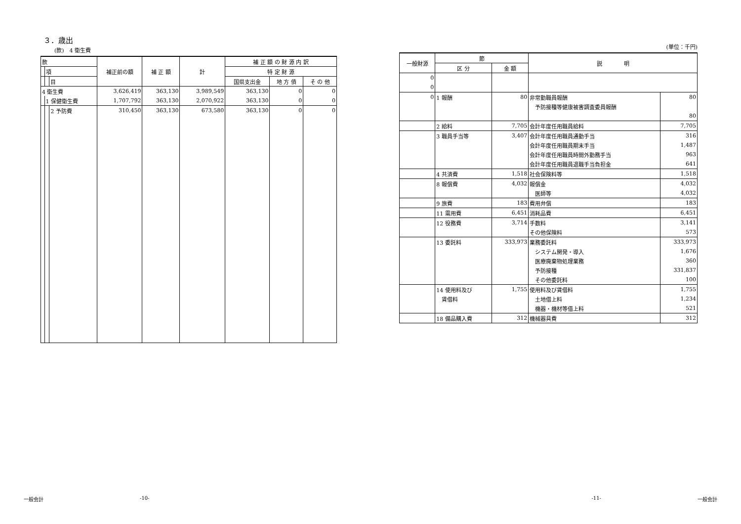３．歳出
(款)　4 衛生費
| 款 | | | 補正前の額 | 補 正 額 | 計 | 補 正 額 の 財 源 内 訳 | | |
| --- | --- | --- | --- | --- | --- | --- | --- | --- |
| | 項 | | | | | 特 定 財 源 | | |
| | | 目 | | | | 国県支出金 | 地 方 債 | そ の 他 |
| 4 衛生費 | | | 3,626,419 | 363,130 | 3,989,549 | 363,130 | 0 | 0 |
| | 1 保健衛生費 | | 1,707,792 | 363,130 | 2,070,922 | 363,130 | 0 | 0 |
| | | 2 予防費 | 310,450 | 363,130 | 673,580 | 363,130 | 0 | 0 |
(単位：千円)
| 一般財源 | 節 | | 説 明 | |
| --- | --- | --- | --- | --- |
| | 区 分 | 金 額 | | |
| 0 | | | | |
| 0 | | | | |
| 0 | 1 報酬 | 80 | 非常勤職員報酬 | 80 |
| | | | 予防接種等健康被害調査委員報酬 | |
| | | | | 80 |
| | 2 給料 | 7,705 | 会計年度任用職員給料 | 7,705 |
| | 3 職員手当等 | 3,407 | 会計年度任用職員通勤手当 | 316 |
| | | | 会計年度任用職員期末手当 | 1,487 |
| | | | 会計年度任用職員時間外勤務手当 | 963 |
| | | | 会計年度任用職員退職手当負担金 | 641 |
| | 4 共済費 | 1,518 | 社会保険料等 | 1,518 |
| | 8 報償費 | 4,032 | 報償金 | 4,032 |
| | | | 医師等 | 4,032 |
| | 9 旅費 | 183 | 費用弁償 | 183 |
| | 11 需用費 | 6,451 | 消耗品費 | 6,451 |
| | 12 役務費 | 3,714 | 手数料 | 3,141 |
| | | | その他保険料 | 573 |
| | 13 委託料 | 333,973 | 業務委託料 | 333,973 |
| | | | システム開発・導入 | 1,676 |
| | | | 医療廃棄物処理業務 | 360 |
| | | | 予防接種 | 331,837 |
| | | | その他委託料 | 100 |
| | 14 使用料及び | 1,755 | 使用料及び賃借料 | 1,755 |
| | 賃借料 | | 土地借上料 | 1,234 |
| | | | 機器・機材等借上料 | 521 |
| | 18 備品購入費 | 312 | 機械器具費 | 312 |
一般会計 -10- -11- 一般会計